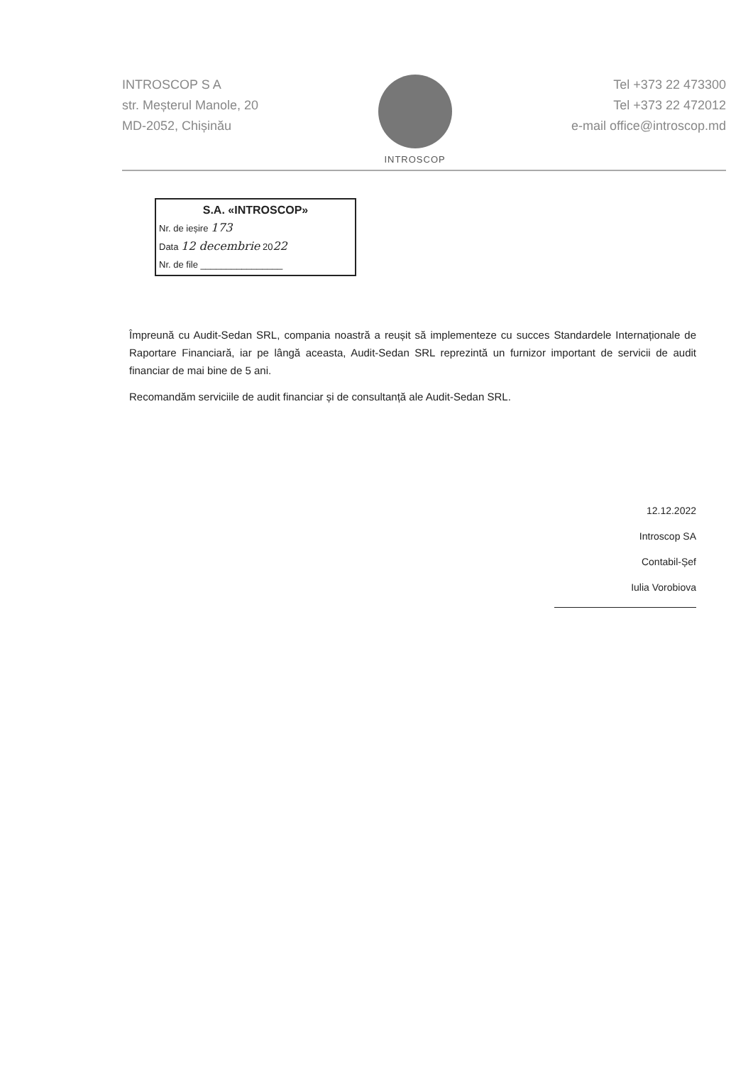INTROSCOP S A
str. Meșterul Manole, 20
MD-2052, Chișinău
INTROSCOP
Tel +373 22 473300
Tel +373 22 472012
e-mail office@introscop.md
S.A. «INTROSCOP»
Nr. de ieșire 173
Data 12 decembrie 2022
Nr. de file ________________
Împreună cu Audit-Sedan SRL, compania noastră a reușit să implementeze cu succes Standardele Internaționale de Raportare Financiară, iar pe lângă aceasta, Audit-Sedan SRL reprezintă un furnizor important de servicii de audit financiar de mai bine de 5 ani.
Recomandăm serviciile de audit financiar și de consultanță ale Audit-Sedan SRL.
12.12.2022
Introscop SA
Contabil-Șef
Iulia Vorobiova